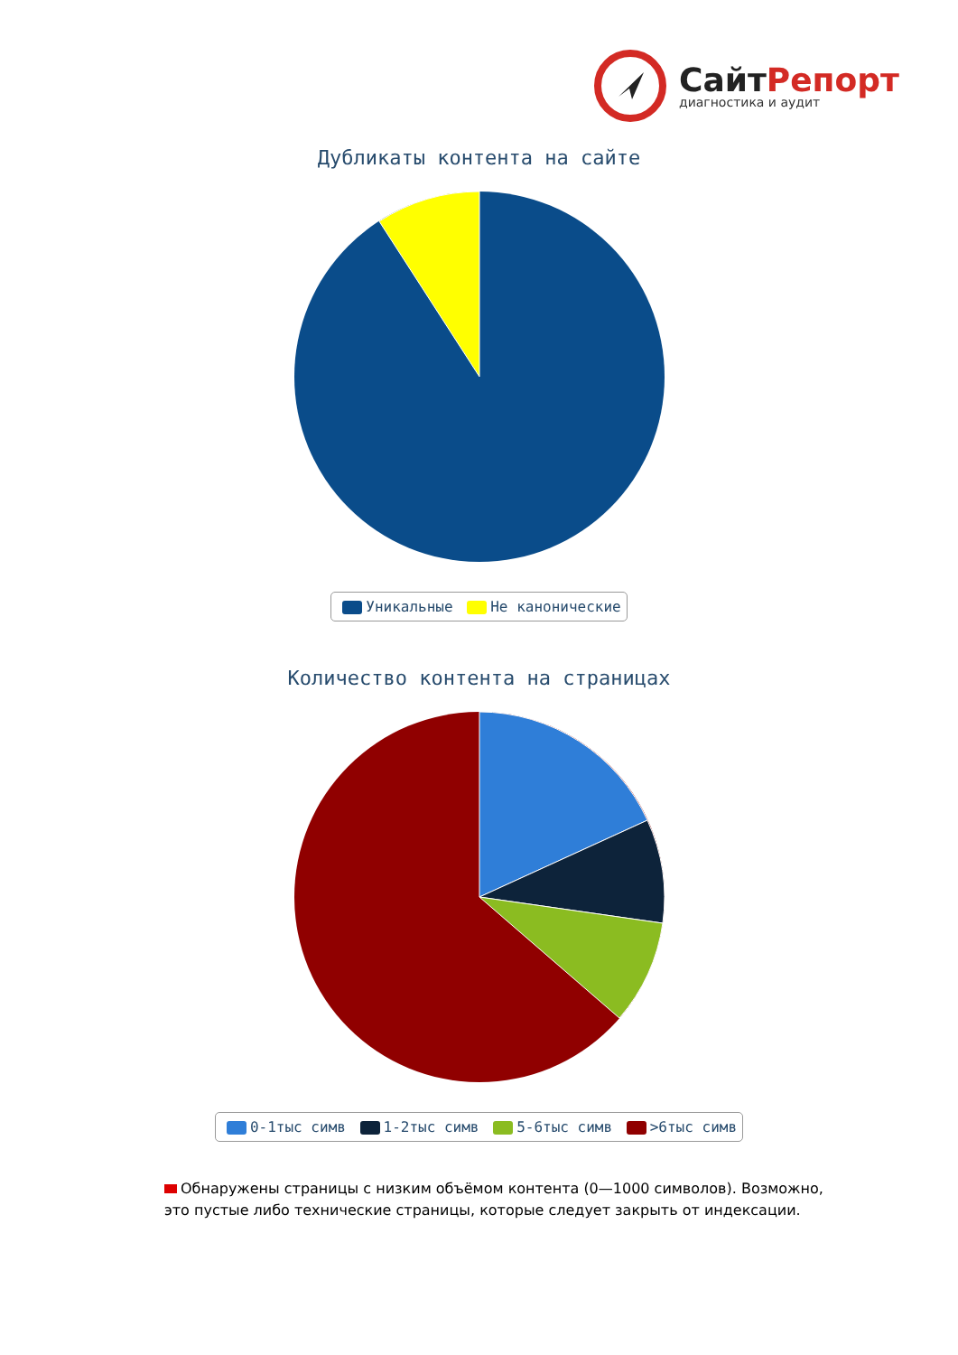СайтРепорт
диагностика и аудит
Дубликаты контента на сайте
Уникальные Не канонические
Количество контента на страницах
0-1тыс симв 1-2тыс симв 5-6тыс симв >6тыс симв
Обнаружены страницы с низким объёмом контента (0—1000 символов). Возможно, это пустые либо технические страницы, которые следует закрыть от индексации.